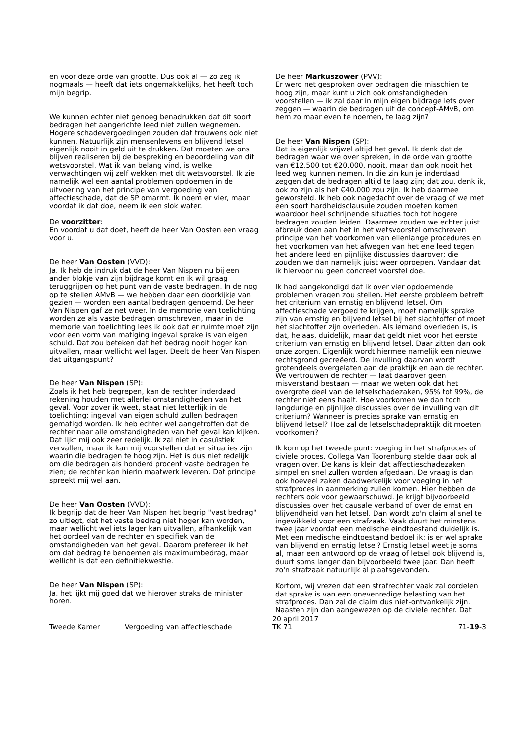en voor deze orde van grootte. Dus ook al — zo zeg ik nogmaals — heeft dat iets ongemakkelijks, het heeft toch mijn begrip.
We kunnen echter niet genoeg benadrukken dat dit soort bedragen het aangerichte leed niet zullen wegnemen. Hogere schadevergoedingen zouden dat trouwens ook niet kunnen. Natuurlijk zijn mensenlevens en blijvend letsel eigenlijk nooit in geld uit te drukken. Dat moeten we ons blijven realiseren bij de bespreking en beoordeling van dit wetsvoorstel. Wat ik van belang vind, is welke verwachtingen wij zelf wekken met dit wetsvoorstel. Ik zie namelijk wel een aantal problemen opdoemen in de uitvoering van het principe van vergoeding van affectieschade, dat de SP omarmt. Ik noem er vier, maar voordat ik dat doe, neem ik een slok water.
De voorzitter:
En voordat u dat doet, heeft de heer Van Oosten een vraag voor u.
De heer Van Oosten (VVD):
Ja. Ik heb de indruk dat de heer Van Nispen nu bij een ander blokje van zijn bijdrage komt en ik wil graag teruggrijpen op het punt van de vaste bedragen. In de nog op te stellen AMvB — we hebben daar een doorkijkje van gezien — worden een aantal bedragen genoemd. De heer Van Nispen gaf ze net weer. In de memorie van toelichting worden ze als vaste bedragen omschreven, maar in de memorie van toelichting lees ik ook dat er ruimte moet zijn voor een vorm van matiging ingeval sprake is van eigen schuld. Dat zou beteken dat het bedrag nooit hoger kan uitvallen, maar wellicht wel lager. Deelt de heer Van Nispen dat uitgangspunt?
De heer Van Nispen (SP):
Zoals ik het heb begrepen, kan de rechter inderdaad rekening houden met allerlei omstandigheden van het geval. Voor zover ik weet, staat niet letterlijk in de toelichting: ingeval van eigen schuld zullen bedragen gematigd worden. Ik heb echter wel aangetroffen dat de rechter naar alle omstandigheden van het geval kan kijken. Dat lijkt mij ook zeer redelijk. Ik zal niet in casuïstiek vervallen, maar ik kan mij voorstellen dat er situaties zijn waarin die bedragen te hoog zijn. Het is dus niet redelijk om die bedragen als honderd procent vaste bedragen te zien; de rechter kan hierin maatwerk leveren. Dat principe spreekt mij wel aan.
De heer Van Oosten (VVD):
Ik begrijp dat de heer Van Nispen het begrip "vast bedrag" zo uitlegt, dat het vaste bedrag niet hoger kan worden, maar wellicht wel iets lager kan uitvallen, afhankelijk van het oordeel van de rechter en specifiek van de omstandigheden van het geval. Daarom prefereer ik het om dat bedrag te benoemen als maximumbedrag, maar wellicht is dat een definitiekwestie.
De heer Van Nispen (SP):
Ja, het lijkt mij goed dat we hierover straks de minister horen.
De heer Markuszower (PVV):
Er werd net gesproken over bedragen die misschien te hoog zijn, maar kunt u zich ook omstandigheden voorstellen — ik zal daar in mijn eigen bijdrage iets over zeggen — waarin de bedragen uit de concept-AMvB, om hem zo maar even te noemen, te laag zijn?
De heer Van Nispen (SP):
Dat is eigenlijk vrijwel altijd het geval. Ik denk dat de bedragen waar we over spreken, in de orde van grootte van €12.500 tot €20.000, nooit, maar dan ook nooit het leed weg kunnen nemen. In die zin kun je inderdaad zeggen dat de bedragen altijd te laag zijn; dat zou, denk ik, ook zo zijn als het €40.000 zou zijn. Ik heb daarmee geworsteld. Ik heb ook nagedacht over de vraag of we met een soort hardheidsclausule zouden moeten komen waardoor heel schrijnende situaties toch tot hogere bedragen zouden leiden. Daarmee zouden we echter juist afbreuk doen aan het in het wetsvoorstel omschreven principe van het voorkomen van ellenlange procedures en het voorkomen van het afwegen van het ene leed tegen het andere leed en pijnlijke discussies daarover; die zouden we dan namelijk juist weer oproepen. Vandaar dat ik hiervoor nu geen concreet voorstel doe.
Ik had aangekondigd dat ik over vier opdoemende problemen vragen zou stellen. Het eerste probleem betreft het criterium van ernstig en blijvend letsel. Om affectieschade vergoed te krijgen, moet namelijk sprake zijn van ernstig en blijvend letsel bij het slachtoffer of moet het slachtoffer zijn overleden. Als iemand overleden is, is dat, helaas, duidelijk, maar dat geldt niet voor het eerste criterium van ernstig en blijvend letsel. Daar zitten dan ook onze zorgen. Eigenlijk wordt hiermee namelijk een nieuwe rechtsgrond gecreëerd. De invulling daarvan wordt grotendeels overgelaten aan de praktijk en aan de rechter. We vertrouwen de rechter — laat daarover geen misverstand bestaan — maar we weten ook dat het overgrote deel van de letselschadezaken, 95% tot 99%, de rechter niet eens haalt. Hoe voorkomen we dan toch langdurige en pijnlijke discussies over de invulling van dit criterium? Wanneer is precies sprake van ernstig en blijvend letsel? Hoe zal de letselschadepraktijk dit moeten voorkomen?
Ik kom op het tweede punt: voeging in het strafproces of civiele proces. Collega Van Toorenburg stelde daar ook al vragen over. De kans is klein dat affectieschadezaken simpel en snel zullen worden afgedaan. De vraag is dan ook hoeveel zaken daadwerkelijk voor voeging in het strafproces in aanmerking zullen komen. Hier hebben de rechters ook voor gewaarschuwd. Je krijgt bijvoorbeeld discussies over het causale verband of over de ernst en blijvendheid van het letsel. Dan wordt zo'n claim al snel te ingewikkeld voor een strafzaak. Vaak duurt het minstens twee jaar voordat een medische eindtoestand duidelijk is. Met een medische eindtoestand bedoel ik: is er wel sprake van blijvend en ernstig letsel? Ernstig letsel weet je soms al, maar een antwoord op de vraag of letsel ook blijvend is, duurt soms langer dan bijvoorbeeld twee jaar. Dan heeft zo'n strafzaak natuurlijk al plaatsgevonden.
Kortom, wij vrezen dat een strafrechter vaak zal oordelen dat sprake is van een onevenredige belasting van het strafproces. Dan zal de claim dus niet-ontvankelijk zijn. Naasten zijn dan aangewezen op de civiele rechter. Dat
Tweede Kamer Vergoeding van affectieschade
20 april 2017
TK 71
71-19-3